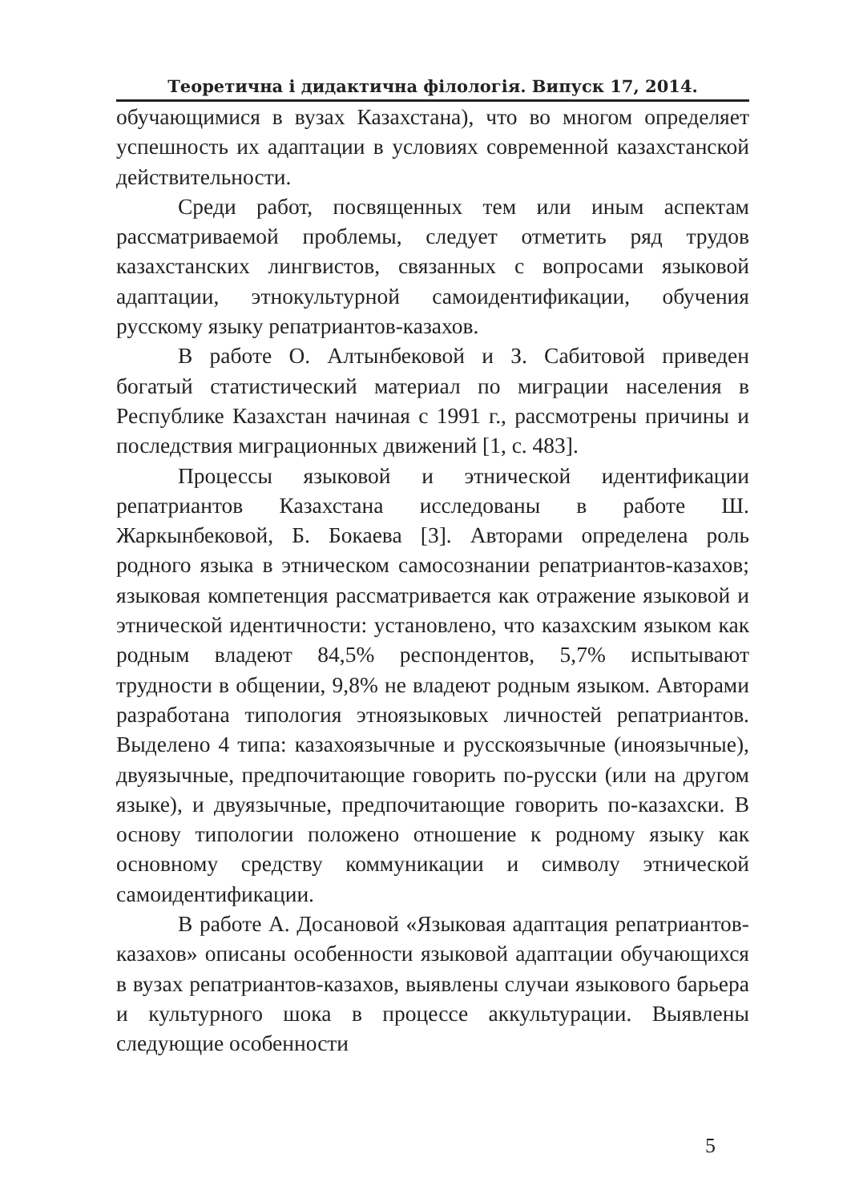Теоретична і дидактична філологія. Випуск 17, 2014.
обучающимися в вузах Казахстана), что во многом определяет успешность их адаптации в условиях современной казахстанской действительности.
Среди работ, посвященных тем или иным аспектам рассматриваемой проблемы, следует отметить ряд трудов казахстанских лингвистов, связанных с вопросами языковой адаптации, этнокультурной самоидентификации, обучения русскому языку репатриантов-казахов.
В работе О. Алтынбековой и З. Сабитовой приведен богатый статистический материал по миграции населения в Республике Казахстан начиная с 1991 г., рассмотрены причины и последствия миграционных движений [1, с. 483].
Процессы языковой и этнической идентификации репатриантов Казахстана исследованы в работе Ш. Жаркынбековой, Б. Бокаева [3]. Авторами определена роль родного языка в этническом самосознании репатриантов-казахов; языковая компетенция рассматривается как отражение языковой и этнической идентичности: установлено, что казахским языком как родным владеют 84,5% респондентов, 5,7% испытывают трудности в общении, 9,8% не владеют родным языком. Авторами разработана типология этноязыковых личностей репатриантов. Выделено 4 типа: казахоязычные и русскоязычные (иноязычные), двуязычные, предпочитающие говорить по-русски (или на другом языке), и двуязычные, предпочитающие говорить по-казахски. В основу типологии положено отношение к родному языку как основному средству коммуникации и символу этнической самоидентификации.
В работе А. Досановой «Языковая адаптация репатриантов-казахов» описаны особенности языковой адаптации обучающихся в вузах репатриантов-казахов, выявлены случаи языкового барьера и культурного шока в процессе аккультурации. Выявлены следующие особенности
5